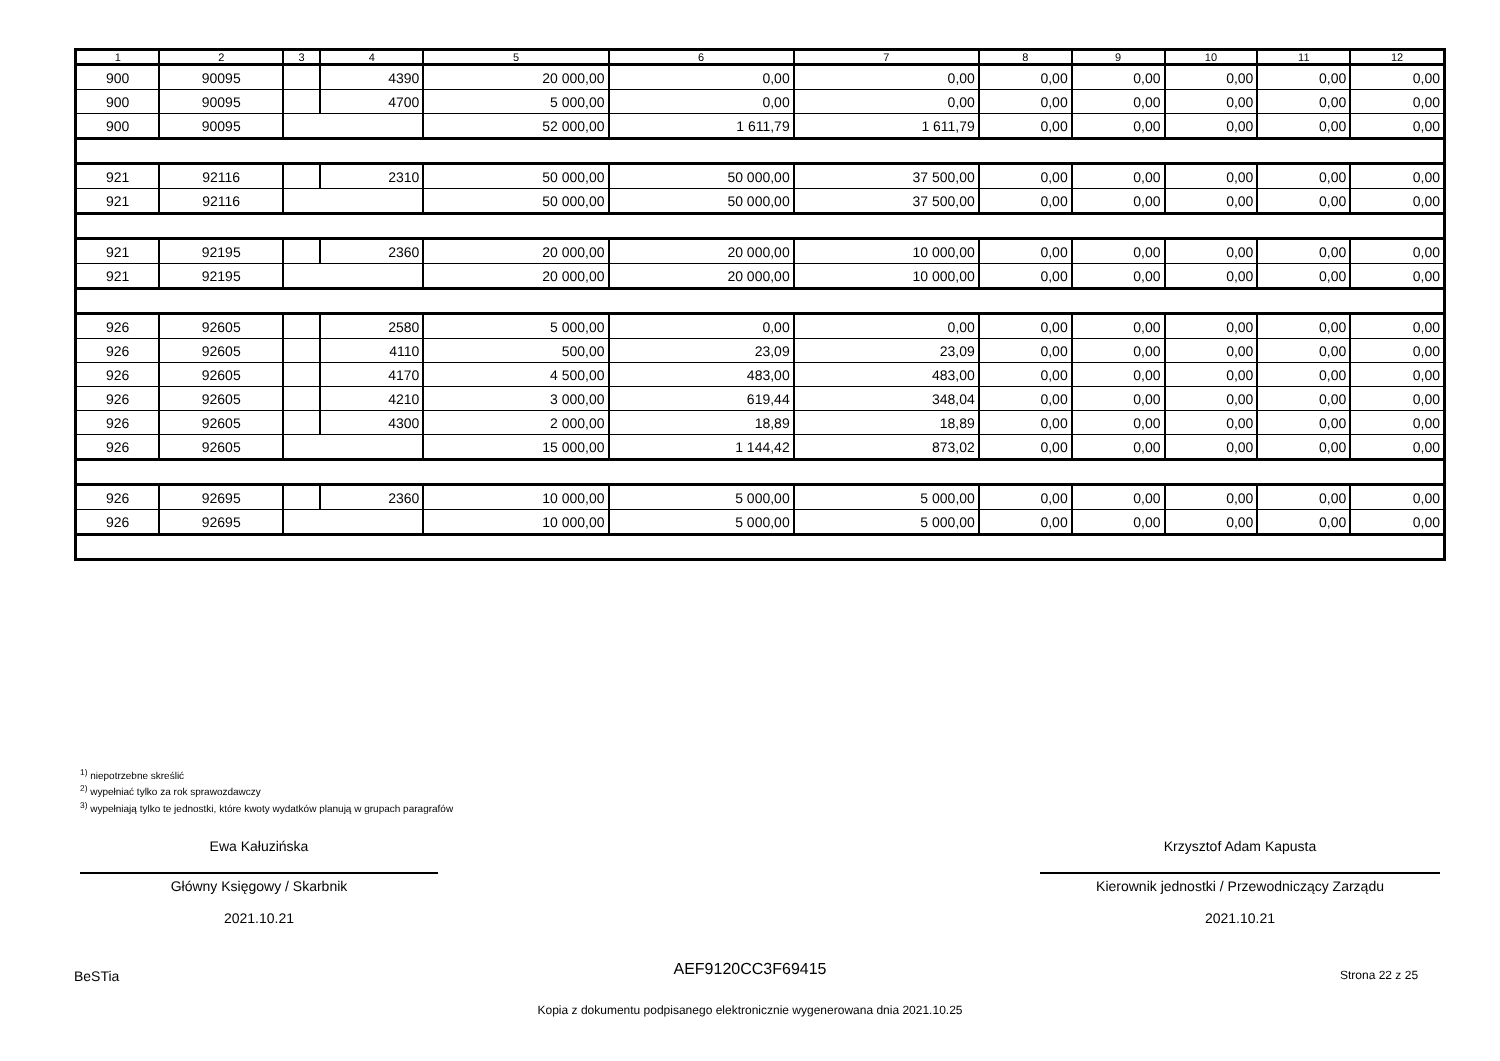| 1 | 2 | 3 | 4 | 5 | 6 | 7 | 8 | 9 | 10 | 11 | 12 |
| --- | --- | --- | --- | --- | --- | --- | --- | --- | --- | --- | --- |
| 900 | 90095 | | 4390 | 20 000,00 | 0,00 | 0,00 | 0,00 | 0,00 | 0,00 | 0,00 | 0,00 |
| 900 | 90095 | | 4700 | 5 000,00 | 0,00 | 0,00 | 0,00 | 0,00 | 0,00 | 0,00 | 0,00 |
| 900 | 90095 | | | 52 000,00 | 1 611,79 | 1 611,79 | 0,00 | 0,00 | 0,00 | 0,00 | 0,00 |
| 921 | 92116 | | 2310 | 50 000,00 | 50 000,00 | 37 500,00 | 0,00 | 0,00 | 0,00 | 0,00 | 0,00 |
| 921 | 92116 | | | 50 000,00 | 50 000,00 | 37 500,00 | 0,00 | 0,00 | 0,00 | 0,00 | 0,00 |
| 921 | 92195 | | 2360 | 20 000,00 | 20 000,00 | 10 000,00 | 0,00 | 0,00 | 0,00 | 0,00 | 0,00 |
| 921 | 92195 | | | 20 000,00 | 20 000,00 | 10 000,00 | 0,00 | 0,00 | 0,00 | 0,00 | 0,00 |
| 926 | 92605 | | 2580 | 5 000,00 | 0,00 | 0,00 | 0,00 | 0,00 | 0,00 | 0,00 | 0,00 |
| 926 | 92605 | | 4110 | 500,00 | 23,09 | 23,09 | 0,00 | 0,00 | 0,00 | 0,00 | 0,00 |
| 926 | 92605 | | 4170 | 4 500,00 | 483,00 | 483,00 | 0,00 | 0,00 | 0,00 | 0,00 | 0,00 |
| 926 | 92605 | | 4210 | 3 000,00 | 619,44 | 348,04 | 0,00 | 0,00 | 0,00 | 0,00 | 0,00 |
| 926 | 92605 | | 4300 | 2 000,00 | 18,89 | 18,89 | 0,00 | 0,00 | 0,00 | 0,00 | 0,00 |
| 926 | 92605 | | | 15 000,00 | 1 144,42 | 873,02 | 0,00 | 0,00 | 0,00 | 0,00 | 0,00 |
| 926 | 92695 | | 2360 | 10 000,00 | 5 000,00 | 5 000,00 | 0,00 | 0,00 | 0,00 | 0,00 | 0,00 |
| 926 | 92695 | | | 10 000,00 | 5 000,00 | 5 000,00 | 0,00 | 0,00 | 0,00 | 0,00 | 0,00 |
<sup>1)</sup> niepotrzebne skreślić
<sup>2)</sup> wypełniać tylko za rok sprawozdawczy
<sup>3)</sup> wypełniają tylko te jednostki, które kwoty wydatków planują w grupach paragrafów
Ewa Kałuzińska
Główny Księgowy / Skarbnik
2021.10.21
Krzysztof Adam Kapusta
Kierownik jednostki / Przewodniczący Zarządu
2021.10.21
BeSTia AEF9120CC3F69415 Strona 22 z 25
Kopia z dokumentu podpisanego elektronicznie wygenerowana dnia 2021.10.25